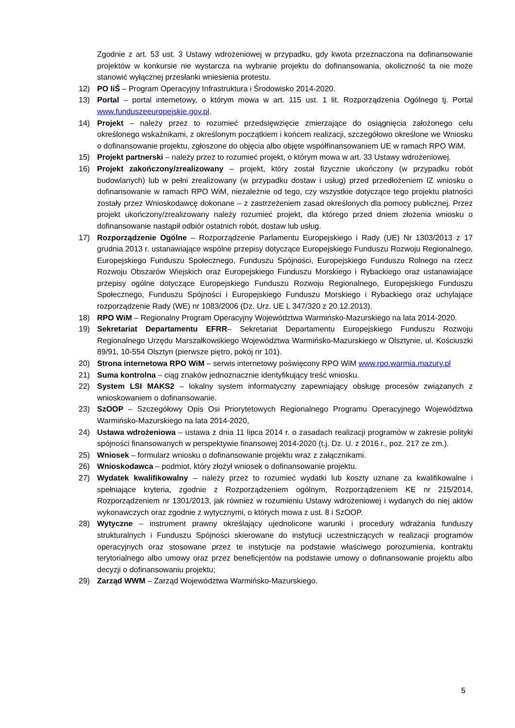Zgodnie z art. 53 ust. 3 Ustawy wdrożeniowej w przypadku, gdy kwota przeznaczona na dofinansowanie projektów w konkursie nie wystarcza na wybranie projektu do dofinansowania, okoliczność ta nie może stanowić wyłącznej przesłanki wniesienia protestu.
12) PO IiŚ – Program Operacyjny Infrastruktura i Środowisko 2014-2020.
13) Portal – portal internetowy, o którym mowa w art. 115 ust. 1 lit. Rozporządzenia Ogólnego tj. Portal www.funduszeeuropejskie.gov.pl.
14) Projekt – należy przez to rozumieć przedsięwzięcie zmierzające do osiągnięcia założonego celu określonego wskaźnikami, z określonym początkiem i końcem realizacji, szczegółowo określone we Wniosku o dofinansowanie projektu, zgłoszone do objęcia albo objęte współfinansowaniem UE w ramach RPO WiM.
15) Projekt partnerski – należy przez to rozumieć projekt, o którym mowa w art. 33 Ustawy wdrożeniowej.
16) Projekt zakończony/zrealizowany – projekt, który został fizycznie ukończony (w przypadku robót budowlanych) lub w pełni zrealizowany (w przypadku dostaw i usług) przed przedłożeniem IZ wniosku o dofinansowanie w ramach RPO WiM, niezależnie od tego, czy wszystkie dotyczące tego projektu płatności zostały przez Wnioskodawcę dokonane – z zastrzeżeniem zasad określonych dla pomocy publicznej. Przez projekt ukończony/zrealizowany należy rozumieć projekt, dla którego przed dniem złożenia wniosku o dofinansowanie nastąpił odbiór ostatnich robót, dostaw lub usług.
17) Rozporządzenie Ogólne – Rozporządzenie Parlamentu Europejskiego i Rady (UE) Nr 1303/2013 z 17 grudnia 2013 r. ustanawiające wspólne przepisy dotyczące Europejskiego Funduszu Rozwoju Regionalnego, Europejskiego Funduszu Społecznego, Funduszu Spójności, Europejskiego Funduszu Rolnego na rzecz Rozwoju Obszarów Wiejskich oraz Europejskiego Funduszu Morskiego i Rybackiego oraz ustanawiające przepisy ogólne dotyczące Europejskiego Funduszu Rozwoju Regionalnego, Europejskiego Funduszu Społecznego, Funduszu Spójności i Europejskiego Funduszu Morskiego i Rybackiego oraz uchylające rozporządzenie Rady (WE) nr 1083/2006 (Dz. Urz. UE L 347/320 z 20.12.2013).
18) RPO WiM – Regionalny Program Operacyjny Województwa Warmińsko-Mazurskiego na lata 2014-2020.
19) Sekretariat Departamentu EFRR– Sekretariat Departamentu Europejskiego Funduszu Rozwoju Regionalnego Urzędu Marszałkowskiego Województwa Warmińsko-Mazurskiego w Olsztynie, ul. Kościuszki 89/91, 10-554 Olsztyn (pierwsze piętro, pokój nr 101).
20) Strona internetowa RPO WiM – serwis internetowy poświęcony RPO WiM www.rpo.warmia.mazury.pl
21) Suma kontrolna – ciąg znaków jednoznacznie identyfikujący treść wniosku.
22) System LSI MAKS2 – lokalny system informatyczny zapewniający obsługę procesów związanych z wnioskowaniem o dofinansowanie.
23) SzOOP – Szczegółowy Opis Osi Priorytetowych Regionalnego Programu Operacyjnego Województwa Warmińsko-Mazurskiego na lata 2014-2020,
24) Ustawa wdrożeniowa – ustawa z dnia 11 lipca 2014 r. o zasadach realizacji programów w zakresie polityki spójności finansowanych w perspektywie finansowej 2014-2020 (t.j. Dz. U. z 2016 r., poz. 217 ze zm.).
25) Wniosek – formularz wniosku o dofinansowanie projektu wraz z załącznikami.
26) Wnioskodawca – podmiot, który złożył wniosek o dofinansowanie projektu.
27) Wydatek kwalifikowalny – należy przez to rozumieć wydatki lub koszty uznane za kwalifikowalne i spełniające kryteria, zgodnie z Rozporządzeniem ogólnym, Rozporządzeniem KE nr 215/2014, Rozporządzeniem nr 1301/2013, jak również w rozumieniu Ustawy wdrożeniowej i wydanych do niej aktów wykonawczych oraz zgodnie z wytycznymi, o których mowa z ust. 8 i SzOOP.
28) Wytyczne – instrument prawny określający ujednolicone warunki i procedury wdrażania funduszy strukturalnych i Funduszu Spójności skierowane do instytucji uczestniczących w realizacji programów operacyjnych oraz stosowane przez te instytucje na podstawie właściwego porozumienia, kontraktu terytorialnego albo umowy oraz przez beneficjentów na podstawie umowy o dofinansowanie projektu albo decyzji o dofinansowaniu projektu;
29) Zarząd WWM – Zarząd Województwa Warmińsko-Mazurskiego.
5